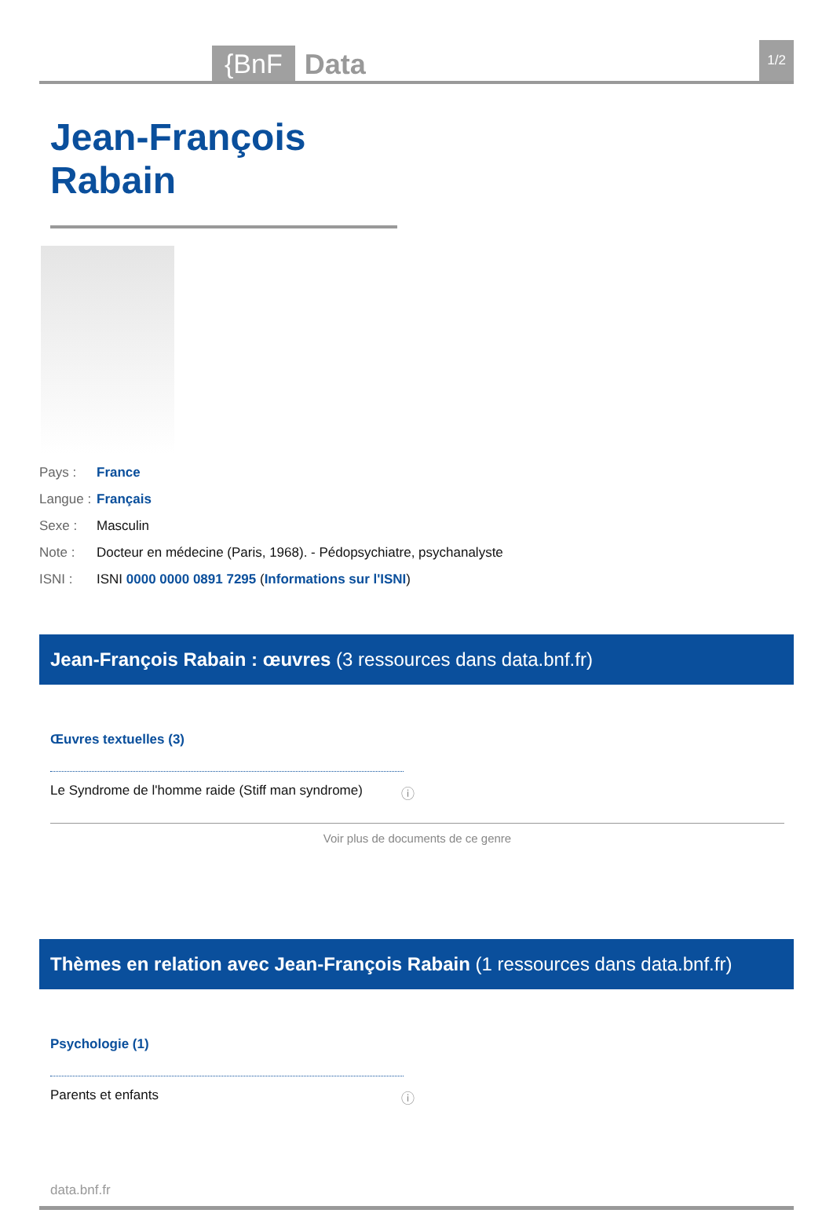{BnF Data 1/2
Jean-François Rabain
Pays : France
Langue : Français
Sexe : Masculin
Note : Docteur en médecine (Paris, 1968). - Pédopsychiatre, psychanalyste
ISNI : ISNI 0000 0000 0891 7295 (Informations sur l'ISNI)
Jean-François Rabain : œuvres (3 ressources dans data.bnf.fr)
Œuvres textuelles (3)
Le Syndrome de l'homme raide (Stiff man syndrome) ⓘ
Voir plus de documents de ce genre
Thèmes en relation avec Jean-François Rabain (1 ressources dans data.bnf.fr)
Psychologie (1)
Parents et enfants ⓘ
data.bnf.fr